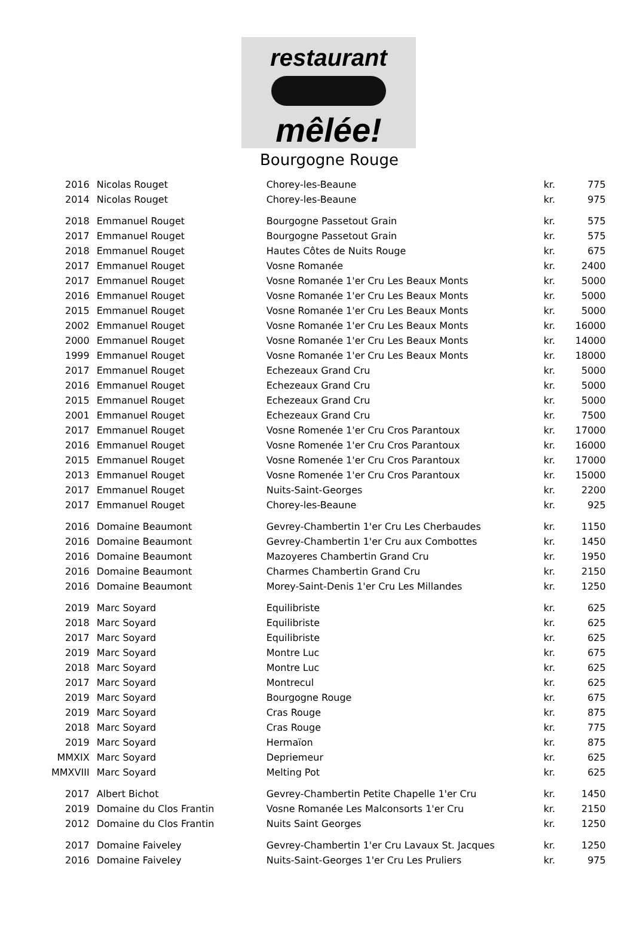restaurant
mêlée!
Bourgogne Rouge
| 2016 | Nicolas Rouget | Chorey-les-Beaune | kr. | 775 |
| 2014 | Nicolas Rouget | Chorey-les-Beaune | kr. | 975 |
| 2018 | Emmanuel Rouget | Bourgogne Passetout Grain | kr. | 575 |
| 2017 | Emmanuel Rouget | Bourgogne Passetout Grain | kr. | 575 |
| 2018 | Emmanuel Rouget | Hautes Côtes de Nuits Rouge | kr. | 675 |
| 2017 | Emmanuel Rouget | Vosne Romanée | kr. | 2400 |
| 2017 | Emmanuel Rouget | Vosne Romanée 1'er Cru Les Beaux Monts | kr. | 5000 |
| 2016 | Emmanuel Rouget | Vosne Romanée 1'er Cru Les Beaux Monts | kr. | 5000 |
| 2015 | Emmanuel Rouget | Vosne Romanée 1'er Cru Les Beaux Monts | kr. | 5000 |
| 2002 | Emmanuel Rouget | Vosne Romanée 1'er Cru Les Beaux Monts | kr. | 16000 |
| 2000 | Emmanuel Rouget | Vosne Romanée 1'er Cru Les Beaux Monts | kr. | 14000 |
| 1999 | Emmanuel Rouget | Vosne Romanée 1'er Cru Les Beaux Monts | kr. | 18000 |
| 2017 | Emmanuel Rouget | Echezeaux Grand Cru | kr. | 5000 |
| 2016 | Emmanuel Rouget | Echezeaux Grand Cru | kr. | 5000 |
| 2015 | Emmanuel Rouget | Echezeaux Grand Cru | kr. | 5000 |
| 2001 | Emmanuel Rouget | Echezeaux Grand Cru | kr. | 7500 |
| 2017 | Emmanuel Rouget | Vosne Romenée 1'er Cru Cros Parantoux | kr. | 17000 |
| 2016 | Emmanuel Rouget | Vosne Romenée 1'er Cru Cros Parantoux | kr. | 16000 |
| 2015 | Emmanuel Rouget | Vosne Romenée 1'er Cru Cros Parantoux | kr. | 17000 |
| 2013 | Emmanuel Rouget | Vosne Romenée 1'er Cru Cros Parantoux | kr. | 15000 |
| 2017 | Emmanuel Rouget | Nuits-Saint-Georges | kr. | 2200 |
| 2017 | Emmanuel Rouget | Chorey-les-Beaune | kr. | 925 |
| 2016 | Domaine Beaumont | Gevrey-Chambertin 1'er Cru Les Cherbaudes | kr. | 1150 |
| 2016 | Domaine Beaumont | Gevrey-Chambertin 1'er Cru aux Combottes | kr. | 1450 |
| 2016 | Domaine Beaumont | Mazoyeres Chambertin Grand Cru | kr. | 1950 |
| 2016 | Domaine Beaumont | Charmes Chambertin Grand Cru | kr. | 2150 |
| 2016 | Domaine Beaumont | Morey-Saint-Denis 1'er Cru Les Millandes | kr. | 1250 |
| 2019 | Marc Soyard | Equilibriste | kr. | 625 |
| 2018 | Marc Soyard | Equilibriste | kr. | 625 |
| 2017 | Marc Soyard | Equilibriste | kr. | 625 |
| 2019 | Marc Soyard | Montre Luc | kr. | 675 |
| 2018 | Marc Soyard | Montre Luc | kr. | 625 |
| 2017 | Marc Soyard | Montrecul | kr. | 625 |
| 2019 | Marc Soyard | Bourgogne Rouge | kr. | 675 |
| 2019 | Marc Soyard | Cras Rouge | kr. | 875 |
| 2018 | Marc Soyard | Cras Rouge | kr. | 775 |
| 2019 | Marc Soyard | Hermaïon | kr. | 875 |
| MMXIX | Marc Soyard | Depriemeur | kr. | 625 |
| MMXVIII | Marc Soyard | Melting Pot | kr. | 625 |
| 2017 | Albert Bichot | Gevrey-Chambertin Petite Chapelle 1'er Cru | kr. | 1450 |
| 2019 | Domaine du Clos Frantin | Vosne Romanée Les Malconsorts 1'er Cru | kr. | 2150 |
| 2012 | Domaine du Clos Frantin | Nuits Saint Georges | kr. | 1250 |
| 2017 | Domaine Faiveley | Gevrey-Chambertin 1'er Cru Lavaux St. Jacques | kr. | 1250 |
| 2016 | Domaine Faiveley | Nuits-Saint-Georges 1'er Cru Les Pruliers | kr. | 975 |